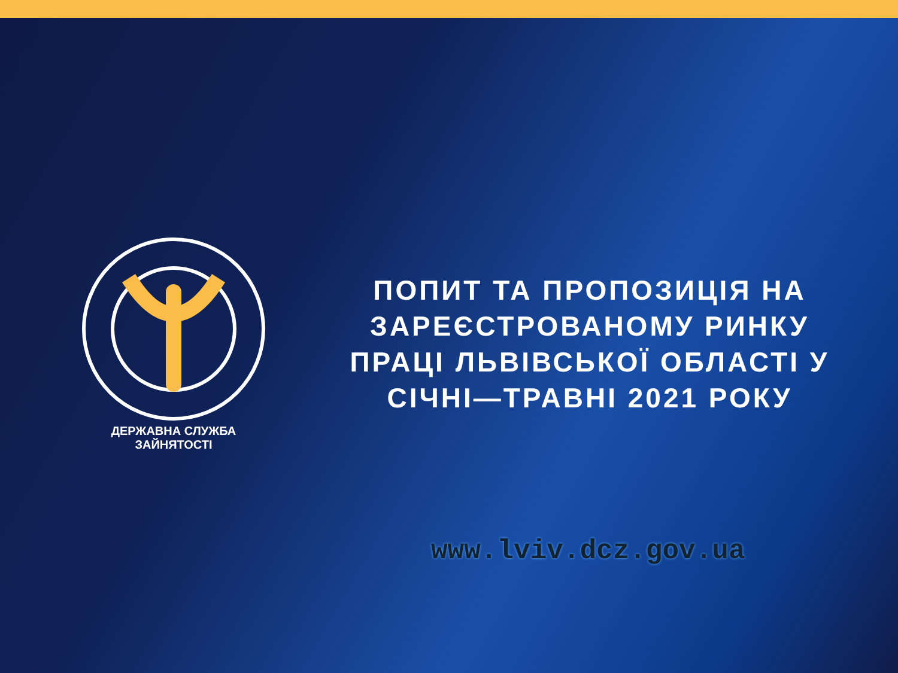ДЕРЖАВНА СЛУЖБА ЗАЙНЯТОСТІ
ПОПИТ ТА ПРОПОЗИЦІЯ НА ЗАРЕЄСТРОВАНОМУ РИНКУ ПРАЦІ ЛЬВІВСЬКОЇ ОБЛАСТІ У СІЧНІ—ТРАВНІ 2021 РОКУ
www.lviv.dcz.gov.ua